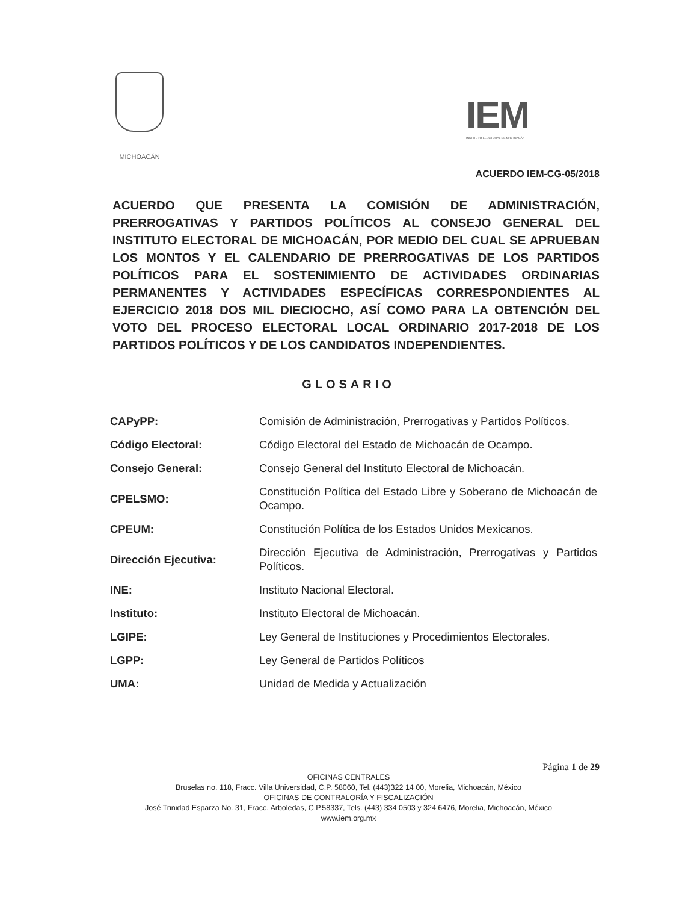MICHOACÁN
IEM
INSTITUTO ELECTORAL DE MICHOACÁN
ACUERDO IEM-CG-05/2018
ACUERDO QUE PRESENTA LA COMISIÓN DE ADMINISTRACIÓN, PRERROGATIVAS Y PARTIDOS POLÍTICOS AL CONSEJO GENERAL DEL INSTITUTO ELECTORAL DE MICHOACÁN, POR MEDIO DEL CUAL SE APRUEBAN LOS MONTOS Y EL CALENDARIO DE PRERROGATIVAS DE LOS PARTIDOS POLÍTICOS PARA EL SOSTENIMIENTO DE ACTIVIDADES ORDINARIAS PERMANENTES Y ACTIVIDADES ESPECÍFICAS CORRESPONDIENTES AL EJERCICIO 2018 DOS MIL DIECIOCHO, ASÍ COMO PARA LA OBTENCIÓN DEL VOTO DEL PROCESO ELECTORAL LOCAL ORDINARIO 2017-2018 DE LOS PARTIDOS POLÍTICOS Y DE LOS CANDIDATOS INDEPENDIENTES.
GLOSARIO
| CAPyPP: | Comisión de Administración, Prerrogativas y Partidos Políticos. |
| Código Electoral: | Código Electoral del Estado de Michoacán de Ocampo. |
| Consejo General: | Consejo General del Instituto Electoral de Michoacán. |
| CPELSMO: | Constitución Política del Estado Libre y Soberano de Michoacán de Ocampo. |
| CPEUM: | Constitución Política de los Estados Unidos Mexicanos. |
| Dirección Ejecutiva: | Dirección Ejecutiva de Administración, Prerrogativas y Partidos Políticos. |
| INE: | Instituto Nacional Electoral. |
| Instituto: | Instituto Electoral de Michoacán. |
| LGIPE: | Ley General de Instituciones y Procedimientos Electorales. |
| LGPP: | Ley General de Partidos Políticos |
| UMA: | Unidad de Medida y Actualización |
Página 1 de 29
OFICINAS CENTRALES
Bruselas no. 118, Fracc. Villa Universidad, C.P. 58060, Tel. (443)322 14 00, Morelia, Michoacán, México
OFICINAS DE CONTRALORÍA Y FISCALIZACIÓN
José Trinidad Esparza No. 31, Fracc. Arboledas, C.P.58337, Tels. (443) 334 0503 y 324 6476, Morelia, Michoacán, México
www.iem.org.mx